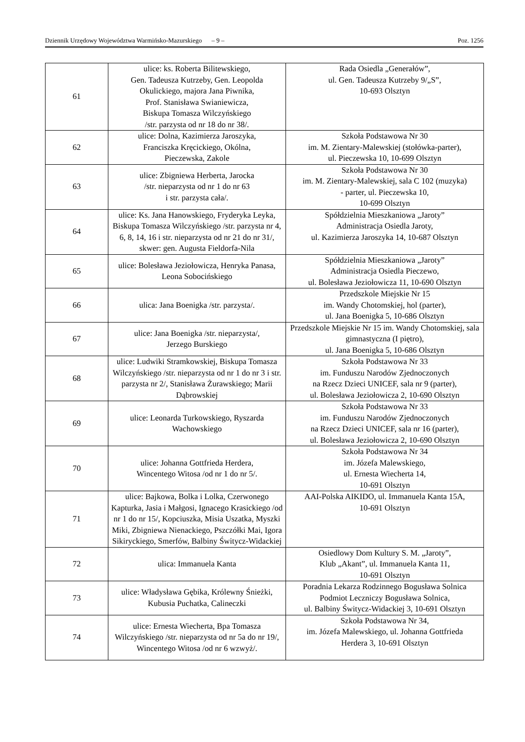Dziennik Urzędowy Województwa Warmińsko-Mazurskiego – 9 – Poz. 1256
| 61 | ulice: ks. Roberta Bilitewskiego, Gen. Tadeusza Kutrzeby, Gen. Leopolda Okulickiego, majora Jana Piwnika, Prof. Stanisława Swianiewicza, Biskupa Tomasza Wilczyńskiego /str. parzysta od nr 18 do nr 38/. | Rada Osiedla „Generałów”, ul. Gen. Tadeusza Kutrzeby 9/„S”, 10-693 Olsztyn |
| 62 | ulice: Dolna, Kazimierza Jaroszyka, Franciszka Kręcickiego, Okólna, Pieczewska, Zakole | Szkoła Podstawowa Nr 30 im. M. Zientary-Malewskiej (stołówka-parter), ul. Pieczewska 10, 10-699 Olsztyn |
| 63 | ulice: Zbigniewa Herberta, Jarocka /str. nieparzysta od nr 1 do nr 63 i str. parzysta cała/. | Szkoła Podstawowa Nr 30 im. M. Zientary-Malewskiej, sala C 102 (muzyka) - parter, ul. Pieczewska 10, 10-699 Olsztyn |
| 64 | ulice: Ks. Jana Hanowskiego, Fryderyka Leyka, Biskupa Tomasza Wilczyńskiego /str. parzysta nr 4, 6, 8, 14, 16 i str. nieparzysta od nr 21 do nr 31/, skwer: gen. Augusta Fieldorfa-Nila | Spółdzielnia Mieszkaniowa „Jaroty” Administracja Osiedla Jaroty, ul. Kazimierza Jaroszyka 14, 10-687 Olsztyn |
| 65 | ulice: Bolesława Jeziołowicza, Henryka Panasa, Leona Sobocińskiego | Spółdzielnia Mieszkaniowa „Jaroty” Administracja Osiedla Pieczewo, ul. Bolesława Jeziołowicza 11, 10-690 Olsztyn |
| 66 | ulica: Jana Boenigka /str. parzysta/. | Przedszkole Miejskie Nr 15 im. Wandy Chotomskiej, hol (parter), ul. Jana Boenigka 5, 10-686 Olsztyn |
| 67 | ulice: Jana Boenigka /str. nieparzysta/, Jerzego Burskiego | Przedszkole Miejskie Nr 15 im. Wandy Chotomskiej, sala gimnastyczna (I piętro), ul. Jana Boenigka 5, 10-686 Olsztyn |
| 68 | ulice: Ludwiki Stramkowskiej, Biskupa Tomasza Wilczyńskiego /str. nieparzysta od nr 1 do nr 3 i str. parzysta nr 2/, Stanisława Żurawskiego; Marii Dąbrowskiej | Szkoła Podstawowa Nr 33 im. Funduszu Narodów Zjednoczonych na Rzecz Dzieci UNICEF, sala nr 9 (parter), ul. Bolesława Jeziołowicza 2, 10-690 Olsztyn |
| 69 | ulice: Leonarda Turkowskiego, Ryszarda Wachowskiego | Szkoła Podstawowa Nr 33 im. Funduszu Narodów Zjednoczonych na Rzecz Dzieci UNICEF, sala nr 16 (parter), ul. Bolesława Jeziołowicza 2, 10-690 Olsztyn |
| 70 | ulice: Johanna Gottfrieda Herdera, Wincentego Witosa /od nr 1 do nr 5/. | Szkoła Podstawowa Nr 34 im. Józefa Malewskiego, ul. Ernesta Wiecherta 14, 10-691 Olsztyn |
| 71 | ulice: Bajkowa, Bolka i Lolka, Czerwonego Kapturka, Jasia i Małgosi, Ignacego Krasickiego /od nr 1 do nr 15/, Kopciuszka, Misia Uszatka, Myszki Miki, Zbigniewa Nienackiego, Pszczółki Mai, Igora Sikiryckiego, Smerfów, Balbiny Świtycz-Widackiej | AAI-Polska AIKIDO, ul. Immanuela Kanta 15A, 10-691 Olsztyn |
| 72 | ulica: Immanuela Kanta | Osiedlowy Dom Kultury S. M. „Jaroty”, Klub „Akant”, ul. Immanuela Kanta 11, 10-691 Olsztyn |
| 73 | ulice: Władysława Gębika, Królewny Śnieżki, Kubusia Puchatka, Calineczki | Poradnia Lekarza Rodzinnego Bogusława Solnica Podmiot Leczniczy Bogusława Solnica, ul. Balbiny Świtycz-Widackiej 3, 10-691 Olsztyn |
| 74 | ulice: Ernesta Wiecherta, Bpa Tomasza Wilczyńskiego /str. nieparzysta od nr 5a do nr 19/, Wincentego Witosa /od nr 6 wzwyż/. | Szkoła Podstawowa Nr 34, im. Józefa Malewskiego, ul. Johanna Gottfrieda Herdera 3, 10-691 Olsztyn |